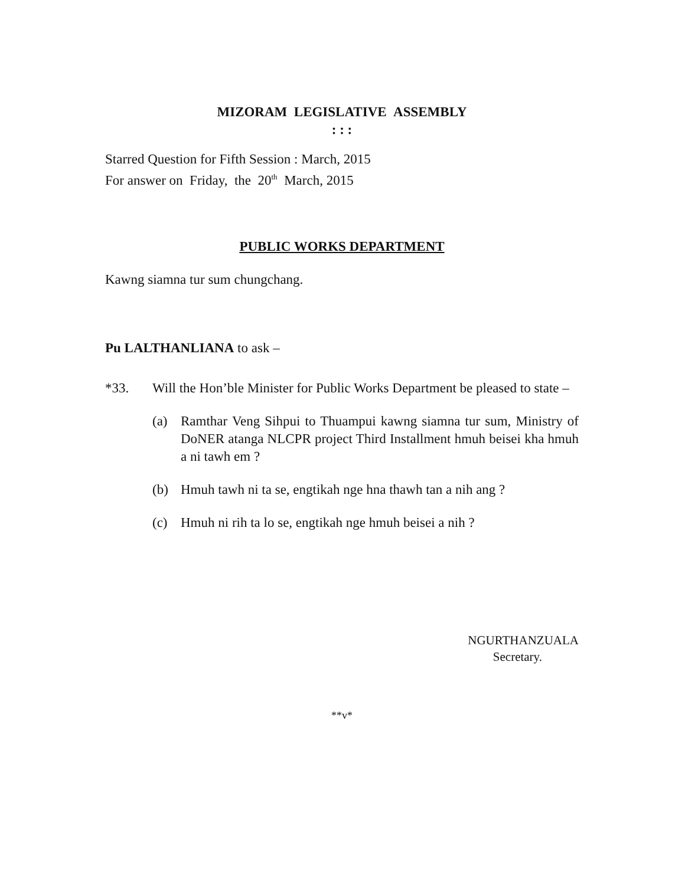MIZORAM LEGISLATIVE ASSEMBLY
: : :
Starred Question for Fifth Session : March, 2015
For answer on Friday, the 20<sup>th</sup> March, 2015
PUBLIC WORKS DEPARTMENT
Kawng siamna tur sum chungchang.
Pu LALTHANLIANA to ask –
*33. Will the Hon’ble Minister for Public Works Department be pleased to state –
(a) Ramthar Veng Sihpui to Thuampui kawng siamna tur sum, Ministry of DoNER atanga NLCPR project Third Installment hmuh beisei kha hmuh a ni tawh em ?
(b) Hmuh tawh ni ta se, engtikah nge hna thawh tan a nih ang ?
(c) Hmuh ni rih ta lo se, engtikah nge hmuh beisei a nih ?
NGURTHANZUALA
Secretary.
**v*